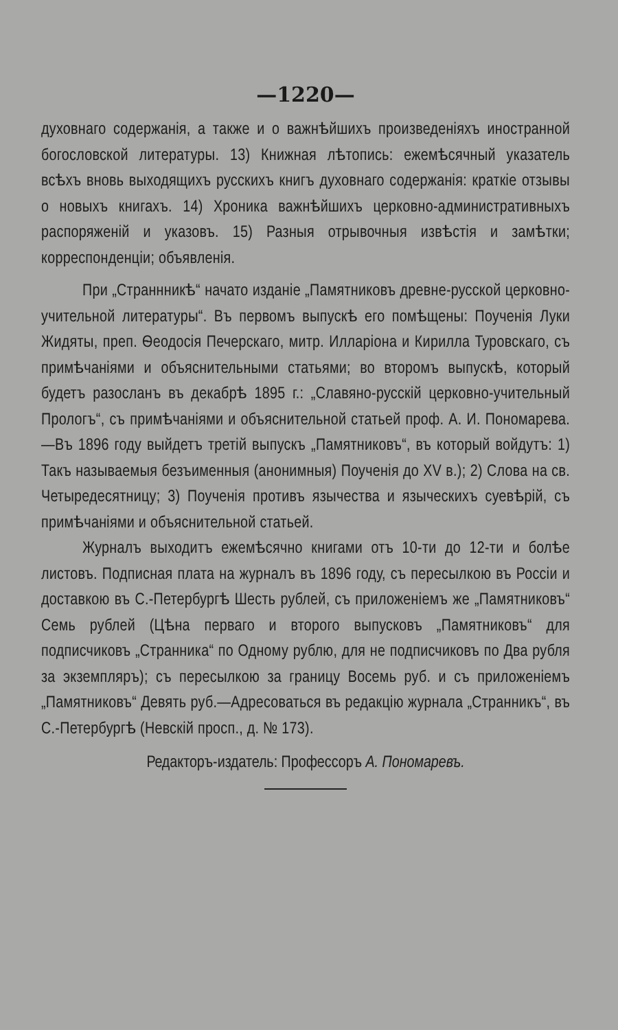—1220—
духовнаго содержанія, а также и о важнѣйшихъ произведеніяхъ иностранной богословской литературы. 13) Книжная лѣтопись: ежемѣсячный указатель всѣхъ вновь выходящихъ русскихъ книгъ духовнаго содержанія: краткіе отзывы о новыхъ книгахъ. 14) Хроника важнѣйшихъ церковно-административныхъ распоряженій и указовъ. 15) Разныя отрывочныя извѣстія и замѣтки; корреспонденціи; объявленія.
При „Страннникѣ“ начато изданіе „Памятниковъ древне-русской церковно-учительной литературы“. Въ первомъ выпускѣ его помѣщены: Поученія Луки Жидяты, преп. Ѳеодосія Печерскаго, митр. Илларіона и Кирилла Туровскаго, съ примѣчаніями и объяснительными статьями; во второмъ выпускѣ, который будетъ разосланъ въ декабрѣ 1895 г.: „Славяно-русскій церковно-учительный Прологъ“, съ примѣчаніями и объяснительной статьей проф. А. И. Пономарева.—Въ 1896 году выйдетъ третій выпускъ „Памятниковъ“, въ который войдутъ: 1) Такъ называемыя безъименныя (анонимныя) Поученія до XV в.); 2) Слова на св. Четыредесятницу; 3) Поученія противъ язычества и языческихъ суевѣрій, съ примѣчаніями и объяснительной статьей.
Журналъ выходитъ ежемѣсячно книгами отъ 10-ти до 12-ти и болѣе листовъ. Подписная плата на журналъ въ 1896 году, съ пересылкою въ Россіи и доставкою въ С.-Петербургѣ Шесть рублей, съ приложеніемъ же „Памятниковъ“ Семь рублей (Цѣна перваго и второго выпусковъ „Памятниковъ“ для подписчиковъ „Странника“ по Одному рублю, для не подписчиковъ по Два рубля за экземпляръ); съ пересылкою за границу Восемь руб. и съ приложеніемъ „Памятниковъ“ Девять руб.—Адресоваться въ редакцію журнала „Странникъ“, въ С.-Петербургѣ (Невскій просп., д. № 173).
Редакторъ-издатель: Профессоръ А. Пономаревъ.